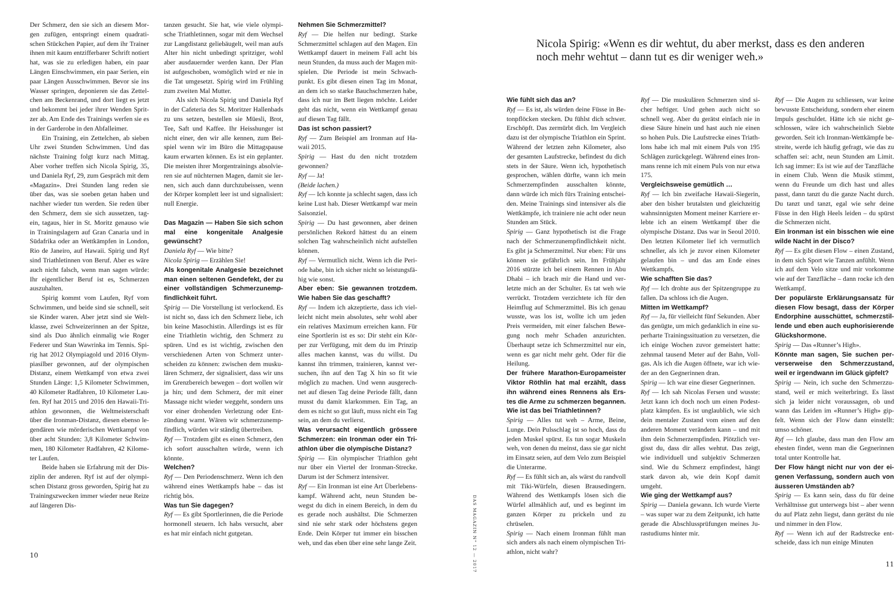Der Schmerz, den sie sich an diesem Morgen zufügen, entspringt einem quadratischen Stückchen Papier, auf dem ihr Trainer ihnen mit kaum entzifferbarer Schrift notiert hat, was sie zu erledigen haben, ein paar Längen Einschwimmen, ein paar Serien, ein paar Längen Ausschwimmen. Bevor sie ins Wasser springen, deponieren sie das Zettelchen am Beckenrand, und dort liegt es jetzt und bekommt bei jeder ihrer Wenden Spritzer ab. Am Ende des Trainings werfen sie es in der Garderobe in den Abfalleimer.
Ein Training, ein Zettelchen, ab sieben Uhr zwei Stunden Schwimmen. Und das nächste Training folgt kurz nach Mittag. Aber vorher treffen sich Nicola Spirig, 35, und Daniela Ryf, 29, zum Gespräch mit dem «Magazin». Drei Stunden lang reden sie über das, was sie soeben getan haben und nachher wieder tun werden. Sie reden über den Schmerz, dem sie sich aussetzen, tagein, tagaus, hier in St. Moritz genauso wie in Trainingslagern auf Gran Canaria und in Südafrika oder an Wettkämpfen in London, Rio de Janeiro, auf Hawaii. Spirig und Ryf sind Triathletinnen von Beruf. Aber es wäre auch nicht falsch, wenn man sagen würde: Ihr eigentlicher Beruf ist es, Schmerzen auszuhalten.
Spirig kommt vom Laufen, Ryf vom Schwimmen, und beide sind sie schnell, seit sie Kinder waren. Aber jetzt sind sie Weltklasse, zwei Schweizerinnen an der Spitze, sind als Duo ähnlich einmalig wie Roger Federer und Stan Wawrinka im Tennis. Spirig hat 2012 Olympiagold und 2016 Olympiasilber gewonnen, auf der olympischen Distanz, einem Wettkampf von etwa zwei Stunden Länge: 1,5 Kilometer Schwimmen, 40 Kilometer Radfahren, 10 Kilometer Laufen. Ryf hat 2015 und 2016 den Hawaii-Triathlon gewonnen, die Weltmeisterschaft über die Ironman-Distanz, diesen ebenso legendären wie mörderischen Wettkampf von über acht Stunden: 3,8 Kilometer Schwimmen, 180 Kilometer Radfahren, 42 Kilometer Laufen.
Beide haben sie Erfahrung mit der Disziplin der anderen. Ryf ist auf der olympischen Distanz gross geworden, Spirig hat zu Trainingszwecken immer wieder neue Reize auf längeren Dis-
tanzen gesucht. Sie hat, wie viele olympische Triathletinnen, sogar mit dem Wechsel zur Langdistanz geliebäugelt, weil man aufs Alter hin nicht unbedingt spritziger, wohl aber ausdauernder werden kann. Der Plan ist aufgeschoben, womöglich wird er nie in die Tat umgesetzt. Spirig wird im Frühling zum zweiten Mal Mutter.
Als sich Nicola Spirig und Daniela Ryf in der Cafeteria des St. Moritzer Hallenbads zu uns setzen, bestellen sie Müesli, Brot, Tee, Saft und Kaffee. Ihr Heisshunger ist nicht einer, den wir alle kennen, zum Beispiel wenn wir im Büro die Mittagspause kaum erwarten können. Es ist ein geplanter. Die meisten ihrer Morgentrainings absolvieren sie auf nüchternen Magen, damit sie lernen, sich auch dann durchzubeissen, wenn der Körper komplett leer ist und signalisiert: null Energie.
Das Magazin — Haben Sie sich schon mal eine kongenitale Analgesie gewünscht?
Daniela Ryf — Wie bitte?
Nicola Spirig — Erzählen Sie!
Als kongenitale Analgesie bezeichnet man einen seltenen Gendefekt, der zu einer vollständigen Schmerzunempfindlichkeit führt.
Spirig — Die Vorstellung ist verlockend. Es ist nicht so, dass ich den Schmerz liebe, ich bin keine Masochistin. Allerdings ist es für eine Triathletin wichtig, den Schmerz zu spüren. Und es ist wichtig, zwischen den verschiedenen Arten von Schmerz unterscheiden zu können: zwischen dem muskulären Schmerz, der signalisiert, dass wir uns im Grenzbereich bewegen – dort wollen wir ja hin; und dem Schmerz, der mit einer Massage nicht wieder weggeht, sondern uns vor einer drohenden Verletzung oder Entzündung warnt. Wären wir schmerzunempfindlich, würden wir ständig übertreiben.
Ryf — Trotzdem gibt es einen Schmerz, den ich sofort ausschalten würde, wenn ich könnte.
Welchen?
Ryf — Den Periodenschmerz. Wenn ich den während eines Wettkampfs habe – das ist richtig bös.
Was tun Sie dagegen?
Ryf — Es gibt Sportlerinnen, die die Periode hormonell steuern. Ich habs versucht, aber es hat mir einfach nicht gutgetan.
Nehmen Sie Schmerzmittel?
Ryf — Die helfen nur bedingt. Starke Schmerzmittel schlagen auf den Magen. Ein Wettkampf dauert in meinem Fall acht bis neun Stunden, da muss auch der Magen mitspielen. Die Periode ist mein Schwachpunkt. Es gibt diesen einen Tag im Monat, an dem ich so starke Bauchschmerzen habe, dass ich nur im Bett liegen möchte. Leider geht das nicht, wenn ein Wettkampf genau auf diesen Tag fällt.
Das ist schon passiert?
Ryf — Zum Beispiel am Ironman auf Hawaii 2015.
Spirig — Hast du den nicht trotzdem gewonnen?
Ryf — Ja!
(Beide lachen.)
Ryf — Ich konnte ja schlecht sagen, dass ich keine Lust hab. Dieser Wettkampf war mein Saisonziel.
Spirig — Du hast gewonnen, aber deinen persönlichen Rekord hättest du an einem solchen Tag wahrscheinlich nicht aufstellen können.
Ryf — Vermutlich nicht. Wenn ich die Periode habe, bin ich sicher nicht so leistungsfähig wie sonst.
Aber eben: Sie gewannen trotzdem. Wie haben Sie das geschafft?
Ryf — Indem ich akzeptierte, dass ich vielleicht nicht mein absolutes, sehr wohl aber ein relatives Maximum erreichen kann. Für eine Sportlerin ist es so: Dir steht ein Körper zur Verfügung, mit dem du im Prinzip alles machen kannst, was du willst. Du kannst ihn trimmen, trainieren, kannst versuchen, ihn auf den Tag X hin so fit wie möglich zu machen. Und wenn ausgerechnet auf diesen Tag deine Periode fällt, dann musst du damit klarkommen. Ein Tag, an dem es nicht so gut läuft, muss nicht ein Tag sein, an dem du verlierst.
Was verursacht eigentlich grössere Schmerzen: ein Ironman oder ein Triathlon über die olympische Distanz?
Spirig — Ein olympischer Triathlon geht nur über ein Viertel der Ironman-Strecke. Darum ist der Schmerz intensiver.
Ryf — Ein Ironman ist eine Art Überlebenskampf. Während acht, neun Stunden bewegst du dich in einem Bereich, in dem du es gerade noch aushältst. Die Schmerzen sind nie sehr stark oder höchstens gegen Ende. Dein Körper tut immer ein bisschen weh, und das eben über eine sehr lange Zeit.
10
DAS MAGAZIN N° 12 — 2017
Nicola Spirig: «Wenn es dir wehtut, du aber merkst, dass es den anderen noch mehr wehtut – dann tut es dir weniger weh.»
Wie fühlt sich das an?
Ryf — Es ist, als würden deine Füsse in Betonpflöcken stecken. Du fühlst dich schwer. Erschöpft. Das zermürbt dich. Im Vergleich dazu ist der olympische Triathlon ein Sprint. Während der letzten zehn Kilometer, also der gesamten Laufstrecke, befindest du dich stets in der Säure. Wenn ich, hypothetisch gesprochen, wählen dürfte, wann ich mein Schmerzempfinden ausschalten könnte, dann würde ich mich fürs Training entscheiden. Meine Trainings sind intensiver als die Wettkämpfe, ich trainiere nie acht oder neun Stunden am Stück.
Spirig — Ganz hypothetisch ist die Frage nach der Schmerzunempfindlichkeit nicht. Es gibt ja Schmerzmittel. Nur eben: Für uns können sie gefährlich sein. Im Frühjahr 2016 stürzte ich bei einem Rennen in Abu Dhabi – ich brach mir die Hand und verletzte mich an der Schulter. Es tat weh wie verrückt. Trotzdem verzichtete ich für den Heimflug auf Schmerzmittel. Bis ich genau wusste, was los ist, wollte ich um jeden Preis vermeiden, mit einer falschen Bewegung noch mehr Schaden anzurichten. Überhaupt setze ich Schmerzmittel nur ein, wenn es gar nicht mehr geht. Oder für die Heilung.
Der frühere Marathon-Europameister Viktor Röthlin hat mal erzählt, dass ihn während eines Rennens als Erstes die Arme zu schmerzen begannen. Wie ist das bei Triathletinnen?
Spirig — Alles tut weh – Arme, Beine, Lunge. Dein Pulsschlag ist so hoch, dass du jeden Muskel spürst. Es tun sogar Muskeln weh, von denen du meinst, dass sie gar nicht im Einsatz seien, auf dem Velo zum Beispiel die Unterarme.
Ryf — Es fühlt sich an, als wärst du randvoll mit Tiki-Würfeln, diesen Brausedingern. Während des Wettkampfs lösen sich die Würfel allmählich auf, und es beginnt im ganzen Körper zu prickeln und zu chrüselen.
Spirig — Nach einem Ironman fühlt man sich anders als nach einem olympischen Triathlon, nicht wahr?
Ryf — Die muskulären Schmerzen sind sicher heftiger. Und gehen auch nicht so schnell weg. Aber du gerätst einfach nie in diese Säure hinein und hast auch nie einen so hohen Puls. Die Laufstrecke eines Triathlons habe ich mal mit einem Puls von 195 Schlägen zurückgelegt. Während eines Ironmans renne ich mit einem Puls von nur etwa 175.
Vergleichsweise gemütlich …
Ryf — Ich bin zweifache Hawaii-Siegerin, aber den bisher brutalsten und gleichzeitig wahnsinnigsten Moment meiner Karriere erlebte ich an einem Wettkampf über die olympische Distanz. Das war in Seoul 2010. Den letzten Kilometer lief ich vermutlich schneller, als ich je zuvor einen Kilometer gelaufen bin – und das am Ende eines Wettkampfs.
Wie schafften Sie das?
Ryf — Ich drohte aus der Spitzengruppe zu fallen. Da schloss ich die Augen.
Mitten im Wettkampf?
Ryf — Ja, für vielleicht fünf Sekunden. Aber das genügte, um mich gedanklich in eine superharte Trainingssituation zu versetzen, die ich einige Wochen zuvor gemeistert hatte: zehnmal tausend Meter auf der Bahn, Vollgas. Als ich die Augen öffnete, war ich wieder an den Gegnerinnen dran.
Spirig — Ich war eine dieser Gegnerinnen.
Ryf — Ich sah Nicolas Fersen und wusste: Jetzt kann ich doch noch um einen Podestplatz kämpfen. Es ist unglaublich, wie sich dein mentaler Zustand vom einen auf den anderen Moment verändern kann – und mit ihm dein Schmerzempfinden. Plötzlich vergisst du, dass dir alles wehtut. Das zeigt, wie individuell und subjektiv Schmerzen sind. Wie du Schmerz empfindest, hängt stark davon ab, wie dein Kopf damit umgeht.
Wie ging der Wettkampf aus?
Spirig — Daniela gewann. Ich wurde Vierte – was super war zu dem Zeitpunkt, ich hatte gerade die Abschlussprüfungen meines Jurastudiums hinter mir.
Ryf — Die Augen zu schliessen, war keine bewusste Entscheidung, sondern eher einem Impuls geschuldet. Hätte ich sie nicht geschlossen, wäre ich wahrscheinlich Siebte geworden. Seit ich Ironman-Wettkämpfe bestreite, werde ich häufig gefragt, wie das zu schaffen sei: acht, neun Stunden am Limit. Ich sag immer: Es ist wie auf der Tanzfläche in einem Club. Wenn die Musik stimmt, wenn du Freunde um dich hast und alles passt, dann tanzt du die ganze Nacht durch. Du tanzt und tanzt, egal wie sehr deine Füsse in den High Heels leiden – du spürst die Schmerzen nicht.
Ein Ironman ist ein bisschen wie eine wilde Nacht in der Disco?
Ryf — Es gibt diesen Flow – einen Zustand, in dem sich Sport wie Tanzen anfühlt. Wenn ich auf dem Velo sitze und mir vorkomme wie auf der Tanzfläche – dann rocke ich den Wettkampf.
Der populärste Erklärungsansatz für diesen Flow besagt, dass der Körper Endorphine ausschüttet, schmerzstillende und eben auch euphorisierende Glückshormone.
Spirig — Das «Runner’s High».
Könnte man sagen, Sie suchen perverserweise den Schmerzzustand, weil er irgendwann im Glück gipfelt?
Spirig — Nein, ich suche den Schmerzzustand, weil er mich weiterbringt. Es lässt sich ja leider nicht voraussagen, ob und wann das Leiden im «Runner’s High» gipfelt. Wenn sich der Flow dann einstellt: umso schöner.
Ryf — Ich glaube, dass man den Flow am ehesten findet, wenn man die Gegnerinnen total unter Kontrolle hat.
Der Flow hängt nicht nur von der eigenen Verfassung, sondern auch von äusseren Umständen ab?
Spirig — Es kann sein, dass du für deine Verhältnisse gut unterwegs bist – aber wenn du auf Platz zehn liegst, dann gerätst du nie und nimmer in den Flow.
Ryf — Wenn ich auf der Radstrecke entscheide, dass ich nun einige Minuten
11